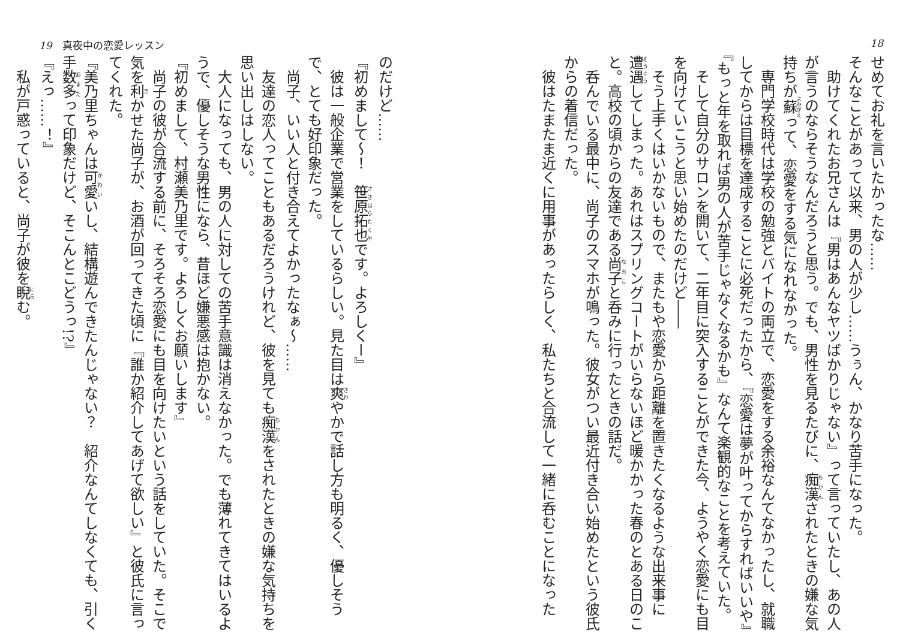18
せめてお礼を言いたかったな……
そんなことがあって以来、男の人が少し……うぅん、かなり苦手になった。
助けてくれたお兄さんは『男はあんなヤツばかりじゃない』って言っていたし、あの人が言うのならそうなんだろうと思う。でも、男性を見るたびに、痴漢されたときの嫌な気持ちが蘇って、恋愛をする気になれなかった。
専門学校時代は学校の勉強とバイトの両立で、恋愛をする余裕なんてなかったし、就職してからは目標を達成することに必死だったから、『恋愛は夢が叶ってからすればいいや』『もっと年を取れば男の人が苦手じゃなくなるかも』なんて楽観的なことを考えていた。
そして自分のサロンを開いて、二年目に突入することができた今、ようやく恋愛にも目を向けていこうと思い始めたのだけど――
そう上手くはいかないもので、またもや恋愛から距離を置きたくなるような出来事に遭遇してしまった。あれはスプリングコートがいらないほど暖かかった春のとある日のこと。高校の頃からの友達である尚子と呑みに行ったときの話だ。
呑んでいる最中に、尚子のスマホが鳴った。彼女がつい最近付き合い始めたという彼氏からの着信だった。
彼はたまたま近くに用事があったらしく、私たちと合流して一緒に呑むことになった
19　真夜中の恋愛レッスン
のだけど……
『初めまして～！　笹原拓也です。よろしくー』
彼は一般企業で営業をしているらしい。見た目は爽やかで話し方も明るく、優しそうで、とても好印象だった。
尚子、いい人と付き合えてよかったなぁ～……
友達の恋人ってこともあるだろうけれど、彼を見ても痴漢をされたときの嫌な気持ちを思い出しはしない。
大人になっても、男の人に対しての苦手意識は消えなかった。でも薄れてきてはいるようで、優しそうな男性になら、昔ほど嫌悪感は抱かない。
『初めまして、村瀬美乃里です。よろしくお願いします』
尚子の彼が合流する前に、そろそろ恋愛にも目を向けたいという話をしていた。そこで気を利かせた尚子が、お酒が回ってきた頃に『誰か紹介してあげて欲しい』と彼氏に言ってくれた。
『美乃里ちゃんは可愛いし、結構遊んできたんじゃない？　紹介なんてしなくても、引く手数多って印象だけど、そこんとこどうっ!?』
『えっ……！』
私が戸惑っていると、尚子が彼を睨む。